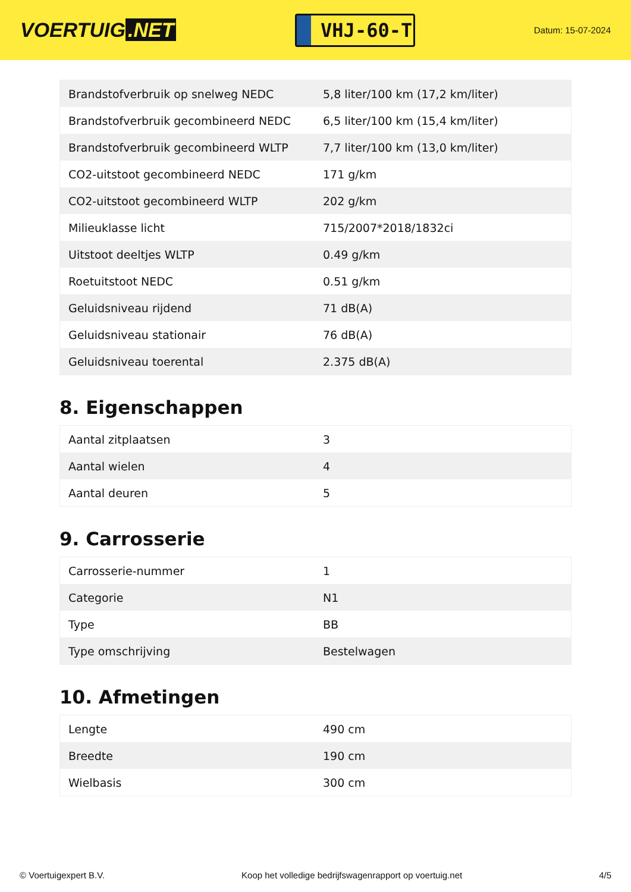VOERTUIG.NET
VHJ-60-T
Datum: 15-07-2024
| Brandstofverbruik op snelweg NEDC | 5,8 liter/100 km (17,2 km/liter) |
| Brandstofverbruik gecombineerd NEDC | 6,5 liter/100 km (15,4 km/liter) |
| Brandstofverbruik gecombineerd WLTP | 7,7 liter/100 km (13,0 km/liter) |
| CO2-uitstoot gecombineerd NEDC | 171 g/km |
| CO2-uitstoot gecombineerd WLTP | 202 g/km |
| Milieuklasse licht | 715/2007*2018/1832ci |
| Uitstoot deeltjes WLTP | 0.49 g/km |
| Roetuitstoot NEDC | 0.51 g/km |
| Geluidsniveau rijdend | 71 dB(A) |
| Geluidsniveau stationair | 76 dB(A) |
| Geluidsniveau toerental | 2.375 dB(A) |
8. Eigenschappen
| Aantal zitplaatsen | 3 |
| Aantal wielen | 4 |
| Aantal deuren | 5 |
9. Carrosserie
| Carrosserie-nummer | 1 |
| Categorie | N1 |
| Type | BB |
| Type omschrijving | Bestelwagen |
10. Afmetingen
| Lengte | 490 cm |
| Breedte | 190 cm |
| Wielbasis | 300 cm |
© Voertuigexpert B.V. Koop het volledige bedrijfswagenrapport op voertuig.net 4/5